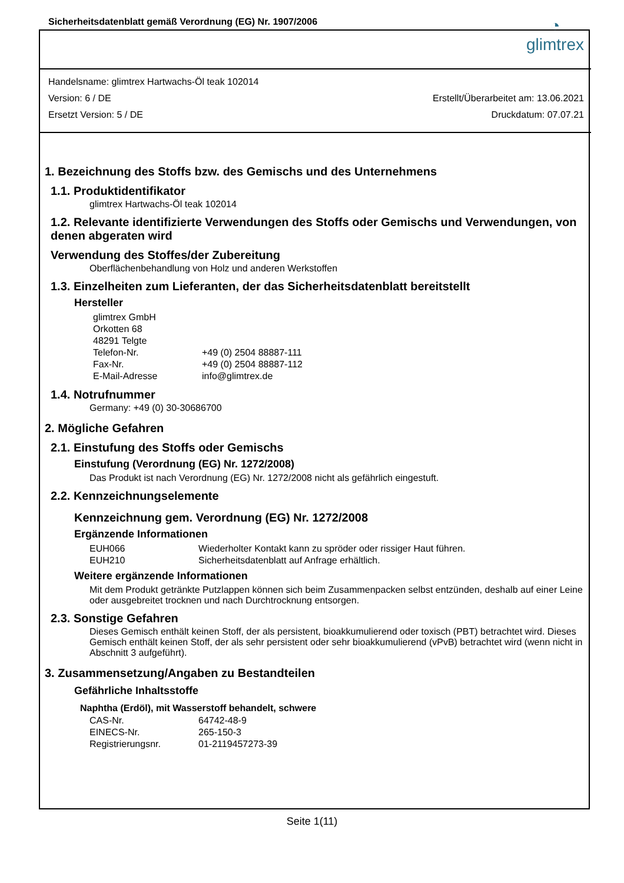Sicherheitsdatenblatt gemäß Verordnung (EG) Nr. 1907/2006
◔
glimtrex
Handelsname: glimtrex Hartwachs-Öl teak 102014
Version: 6 / DE Erstellt/Überarbeitet am: 13.06.2021
Ersetzt Version: 5 / DE Druckdatum: 07.07.21
1. Bezeichnung des Stoffs bzw. des Gemischs und des Unternehmens
1.1. Produktidentifikator
glimtrex Hartwachs-Öl teak 102014
1.2. Relevante identifizierte Verwendungen des Stoffs oder Gemischs und Verwendungen, von denen abgeraten wird
Verwendung des Stoffes/der Zubereitung
Oberflächenbehandlung von Holz und anderen Werkstoffen
1.3. Einzelheiten zum Lieferanten, der das Sicherheitsdatenblatt bereitstellt
Hersteller
| glimtrex GmbH | |
| Orkotten 68 | |
| 48291 Telgte | |
| Telefon-Nr. | +49 (0) 2504 88887-111 |
| Fax-Nr. | +49 (0) 2504 88887-112 |
| E-Mail-Adresse | info@glimtrex.de |
1.4. Notrufnummer
Germany: +49 (0) 30-30686700
2. Mögliche Gefahren
2.1. Einstufung des Stoffs oder Gemischs
Einstufung (Verordnung (EG) Nr. 1272/2008)
Das Produkt ist nach Verordnung (EG) Nr. 1272/2008 nicht als gefährlich eingestuft.
2.2. Kennzeichnungselemente
Kennzeichnung gem. Verordnung (EG) Nr. 1272/2008
Ergänzende Informationen
| EUH066 | Wiederholter Kontakt kann zu spröder oder rissiger Haut führen. |
| EUH210 | Sicherheitsdatenblatt auf Anfrage erhältlich. |
Weitere ergänzende Informationen
Mit dem Produkt getränkte Putzlappen können sich beim Zusammenpacken selbst entzünden, deshalb auf einer Leine oder ausgebreitet trocknen und nach Durchtrocknung entsorgen.
2.3. Sonstige Gefahren
Dieses Gemisch enthält keinen Stoff, der als persistent, bioakkumulierend oder toxisch (PBT) betrachtet wird. Dieses Gemisch enthält keinen Stoff, der als sehr persistent oder sehr bioakkumulierend (vPvB) betrachtet wird (wenn nicht in Abschnitt 3 aufgeführt).
3. Zusammensetzung/Angaben zu Bestandteilen
Gefährliche Inhaltsstoffe
Naphtha (Erdöl), mit Wasserstoff behandelt, schwere
| CAS-Nr. | 64742-48-9 |
| EINECS-Nr. | 265-150-3 |
| Registrierungsnr. | 01-2119457273-39 |
Seite 1(11)